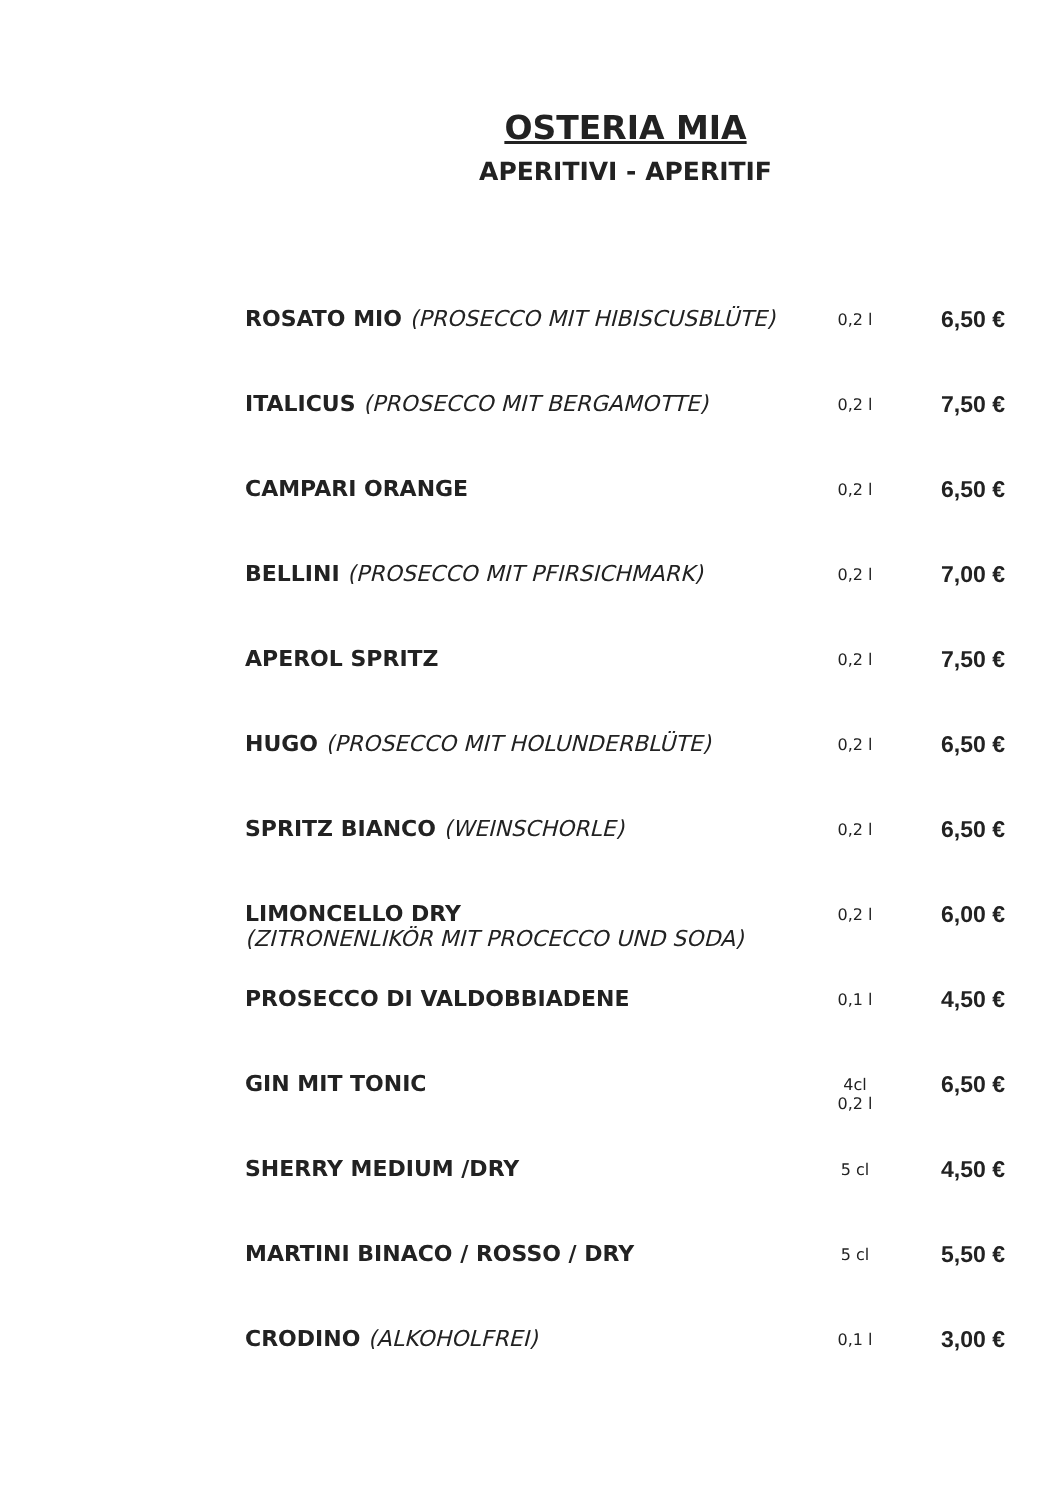OSTERIA MIA
APERITIVI - APERITIF
| ROSATO MIO (PROSECCO MIT HIBISCUSBLÜTE) | 0,2 l | 6,50 € |
| ITALICUS (PROSECCO MIT BERGAMOTTE) | 0,2 l | 7,50 € |
| CAMPARI ORANGE | 0,2 l | 6,50 € |
| BELLINI (PROSECCO MIT PFIRSICHMARK) | 0,2 l | 7,00 € |
| APEROL SPRITZ | 0,2 l | 7,50 € |
| HUGO (PROSECCO MIT HOLUNDERBLÜTE) | 0,2 l | 6,50 € |
| SPRITZ BIANCO (WEINSCHORLE) | 0,2 l | 6,50 € |
| LIMONCELLO DRY (ZITRONENLIKÖR MIT PROCECCO UND SODA) | 0,2 l | 6,00 € |
| PROSECCO DI VALDOBBIADENE | 0,1 l | 4,50 € |
| GIN MIT TONIC | 4cl 0,2 l | 6,50 € |
| SHERRY MEDIUM /DRY | 5 cl | 4,50 € |
| MARTINI BINACO / ROSSO / DRY | 5 cl | 5,50 € |
| CRODINO (ALKOHOLFREI) | 0,1 l | 3,00 € |